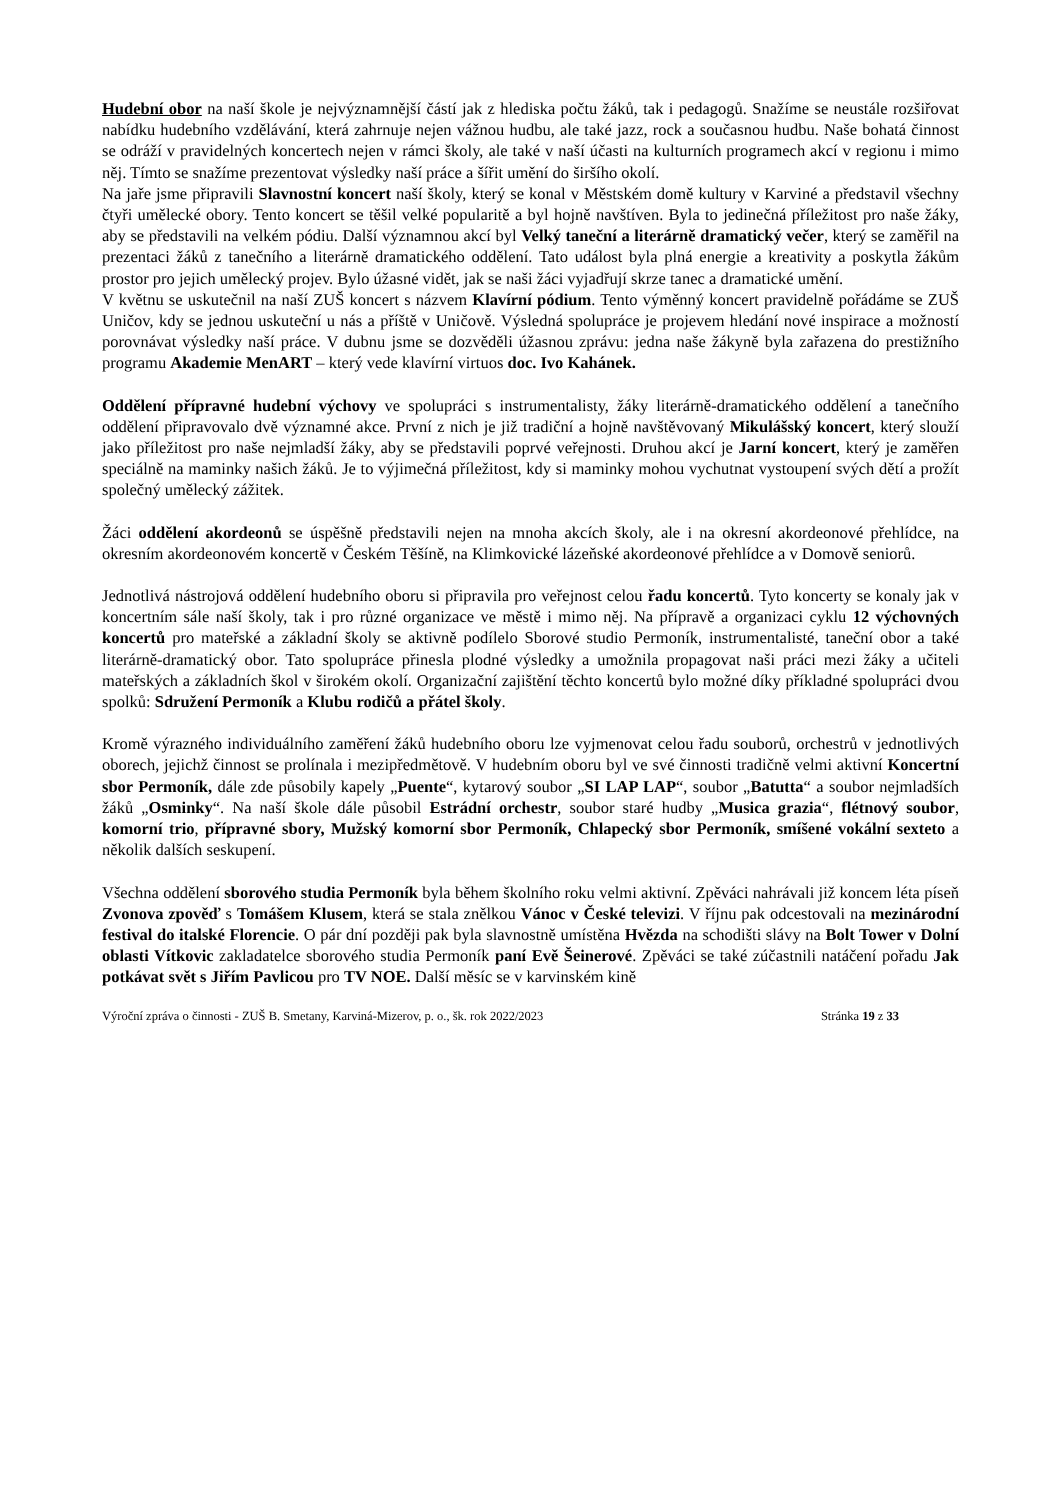Hudební obor na naší škole je nejvýznamnější částí jak z hlediska počtu žáků, tak i pedagogů. Snažíme se neustále rozšiřovat nabídku hudebního vzdělávání, která zahrnuje nejen vážnou hudbu, ale také jazz, rock a současnou hudbu. Naše bohatá činnost se odráží v pravidelných koncertech nejen v rámci školy, ale také v naší účasti na kulturních programech akcí v regionu i mimo něj. Tímto se snažíme prezentovat výsledky naší práce a šířit umění do širšího okolí.
Na jaře jsme připravili Slavnostní koncert naší školy, který se konal v Městském domě kultury v Karviné a představil všechny čtyři umělecké obory. Tento koncert se těšil velké popularitě a byl hojně navštíven. Byla to jedinečná příležitost pro naše žáky, aby se představili na velkém pódiu. Další významnou akcí byl Velký taneční a literárně dramatický večer, který se zaměřil na prezentaci žáků z tanečního a literárně dramatického oddělení. Tato událost byla plná energie a kreativity a poskytla žákům prostor pro jejich umělecký projev. Bylo úžasné vidět, jak se naši žáci vyjadřují skrze tanec a dramatické umění.
V květnu se uskutečnil na naší ZUŠ koncert s názvem Klavírní pódium. Tento výměnný koncert pravidelně pořádáme se ZUŠ Uničov, kdy se jednou uskuteční u nás a příště v Uničově. Výsledná spolupráce je projevem hledání nové inspirace a možností porovnávat výsledky naší práce. V dubnu jsme se dozvěděli úžasnou zprávu: jedna naše žákyně byla zařazena do prestižního programu Akademie MenART – který vede klavírní virtuos doc. Ivo Kahánek.
Oddělení přípravné hudební výchovy ve spolupráci s instrumentalisty, žáky literárně-dramatického oddělení a tanečního oddělení připravovalo dvě významné akce. První z nich je již tradiční a hojně navštěvovaný Mikulášský koncert, který slouží jako příležitost pro naše nejmladší žáky, aby se představili poprvé veřejnosti. Druhou akcí je Jarní koncert, který je zaměřen speciálně na maminky našich žáků. Je to výjimečná příležitost, kdy si maminky mohou vychutnat vystoupení svých dětí a prožít společný umělecký zážitek.
Žáci oddělení akordeonů se úspěšně představili nejen na mnoha akcích školy, ale i na okresní akordeonové přehlídce, na okresním akordeonovém koncertě v Českém Těšíně, na Klimkovické lázeňské akordeonové přehlídce a v Domově seniorů.
Jednotlivá nástrojová oddělení hudebního oboru si připravila pro veřejnost celou řadu koncertů. Tyto koncerty se konaly jak v koncertním sále naší školy, tak i pro různé organizace ve městě i mimo něj. Na přípravě a organizaci cyklu 12 výchovných koncertů pro mateřské a základní školy se aktivně podílelo Sborové studio Permoník, instrumentalisté, taneční obor a také literárně-dramatický obor. Tato spolupráce přinesla plodné výsledky a umožnila propagovat naši práci mezi žáky a učiteli mateřských a základních škol v širokém okolí. Organizační zajištění těchto koncertů bylo možné díky příkladné spolupráci dvou spolků: Sdružení Permoník a Klubu rodičů a přátel školy.
Kromě výrazného individuálního zaměření žáků hudebního oboru lze vyjmenovat celou řadu souborů, orchestrů v jednotlivých oborech, jejichž činnost se prolínala i mezipředmětově. V hudebním oboru byl ve své činnosti tradičně velmi aktivní Koncertní sbor Permoník, dále zde působily kapely „Puente“, kytarový soubor „SI LAP LAP“, soubor „Batutta“ a soubor nejmladších žáků „Osminky“. Na naší škole dále působil Estrádní orchestr, soubor staré hudby „Musica grazia“, flétnový soubor, komorní trio, přípravné sbory, Mužský komorní sbor Permoník, Chlapecký sbor Permoník, smíšené vokální sexteto a několik dalších seskupení.
Všechna oddělení sborového studia Permoník byla během školního roku velmi aktivní. Zpěváci nahrávali již koncem léta píseň Zvonova zpověď s Tomášem Klusem, která se stala znělkou Vánoc v České televizi. V říjnu pak odcestovali na mezinárodní festival do italské Florencie. O pár dní později pak byla slavnostně umístěna Hvězda na schodišti slávy na Bolt Tower v Dolní oblasti Vítkovic zakladatelce sborového studia Permoník paní Evě Šeinerové. Zpěváci se také zúčastnili natáčení pořadu Jak potkávat svět s Jiřím Pavlicou pro TV NOE. Další měsíc se v karvinském kině
Výroční zpráva o činnosti - ZUŠ B. Smetany, Karviná-Mizerov, p. o., šk. rok 2022/2023 Stránka 19 z 33